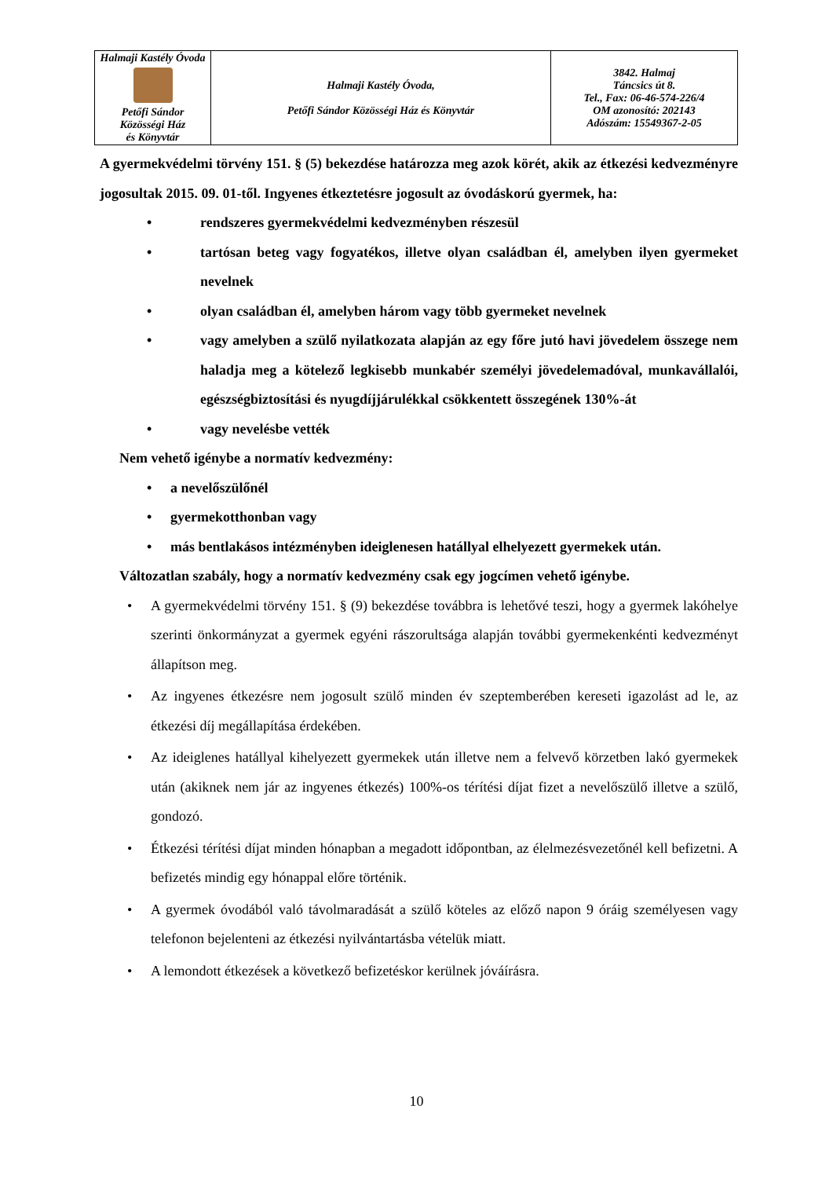| Halmaji Kastély Óvoda Petőfi Sándor Közösségi Ház és Könyvtár | Halmaji Kastély Óvoda, Petőfi Sándor Közösségi Ház és Könyvtár | 3842. Halmaj Táncsics út 8. Tel., Fax: 06-46-574-226/4 OM azonosító: 202143 Adószám: 15549367-2-05 |
A gyermekvédelmi törvény 151. § (5) bekezdése határozza meg azok körét, akik az étkezési kedvezményre jogosultak 2015. 09. 01-től. Ingyenes étkeztetésre jogosult az óvodáskorú gyermek, ha:
• rendszeres gyermekvédelmi kedvezményben részesül
• tartósan beteg vagy fogyatékos, illetve olyan családban él, amelyben ilyen gyermeket nevelnek
• olyan családban él, amelyben három vagy több gyermeket nevelnek
• vagy amelyben a szülő nyilatkozata alapján az egy főre jutó havi jövedelem összege nem haladja meg a kötelező legkisebb munkabér személyi jövedelemadóval, munkavállalói, egészségbiztosítási és nyugdíjjárulékkal csökkentett összegének 130%-át
• vagy nevelésbe vették
Nem vehető igénybe a normatív kedvezmény:
• a nevelőszülőnél
• gyermekotthonban vagy
• más bentlakásos intézményben ideiglenesen hatállyal elhelyezett gyermekek után.
Változatlan szabály, hogy a normatív kedvezmény csak egy jogcímen vehető igénybe.
• A gyermekvédelmi törvény 151. § (9) bekezdése továbbra is lehetővé teszi, hogy a gyermek lakóhelye szerinti önkormányzat a gyermek egyéni rászorultsága alapján további gyermekenkénti kedvezményt állapítson meg.
• Az ingyenes étkezésre nem jogosult szülő minden év szeptemberében kereseti igazolást ad le, az étkezési díj megállapítása érdekében.
• Az ideiglenes hatállyal kihelyezett gyermekek után illetve nem a felvevő körzetben lakó gyermekek után (akiknek nem jár az ingyenes étkezés) 100%-os térítési díjat fizet a nevelőszülő illetve a szülő, gondozó.
• Étkezési térítési díjat minden hónapban a megadott időpontban, az élelmezésvezetőnél kell befizetni. A befizetés mindig egy hónappal előre történik.
• A gyermek óvodából való távolmaradását a szülő köteles az előző napon 9 óráig személyesen vagy telefonon bejelenteni az étkezési nyilvántartásba vételük miatt.
• A lemondott étkezések a következő befizetéskor kerülnek jóváírásra.
10